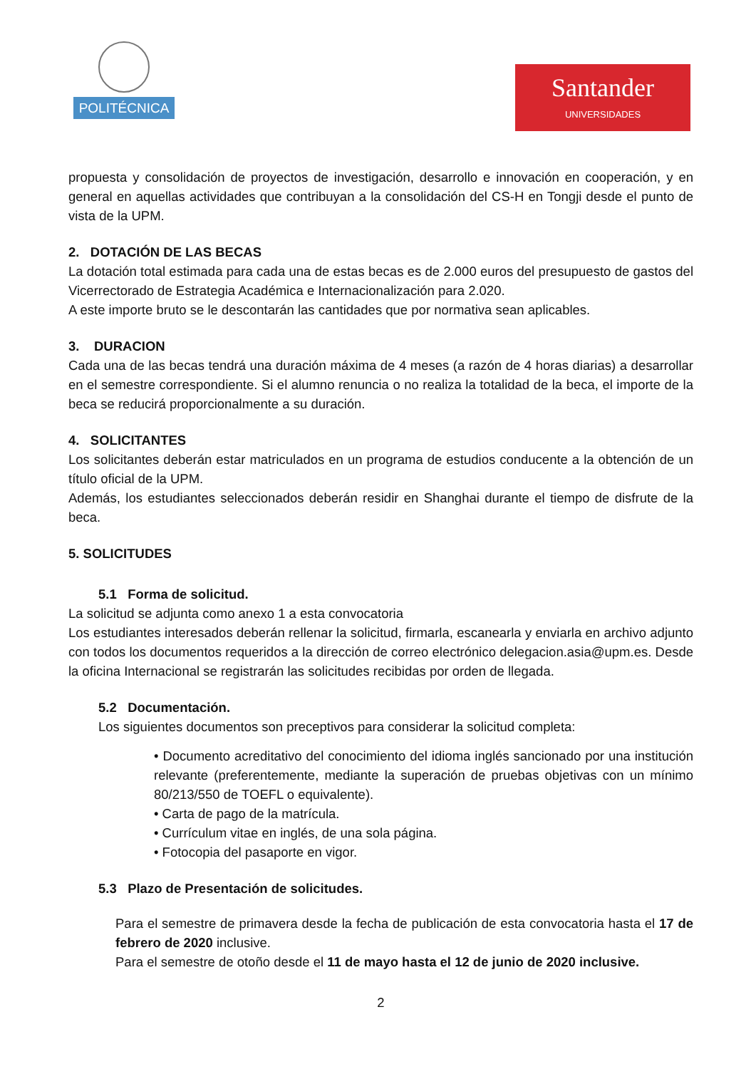POLITÉCNICA
Santander
UNIVERSIDADES
propuesta y consolidación de proyectos de investigación, desarrollo e innovación en cooperación, y en general en aquellas actividades que contribuyan a la consolidación del CS-H en Tongji desde el punto de vista de la UPM.
2. DOTACIÓN DE LAS BECAS
La dotación total estimada para cada una de estas becas es de 2.000 euros del presupuesto de gastos del Vicerrectorado de Estrategia Académica e Internacionalización para 2.020.
A este importe bruto se le descontarán las cantidades que por normativa sean aplicables.
3. DURACION
Cada una de las becas tendrá una duración máxima de 4 meses (a razón de 4 horas diarias) a desarrollar en el semestre correspondiente. Si el alumno renuncia o no realiza la totalidad de la beca, el importe de la beca se reducirá proporcionalmente a su duración.
4. SOLICITANTES
Los solicitantes deberán estar matriculados en un programa de estudios conducente a la obtención de un título oficial de la UPM.
Además, los estudiantes seleccionados deberán residir en Shanghai durante el tiempo de disfrute de la beca.
5. SOLICITUDES
5.1 Forma de solicitud.
La solicitud se adjunta como anexo 1 a esta convocatoria
Los estudiantes interesados deberán rellenar la solicitud, firmarla, escanearla y enviarla en archivo adjunto con todos los documentos requeridos a la dirección de correo electrónico delegacion.asia@upm.es. Desde la oficina Internacional se registrarán las solicitudes recibidas por orden de llegada.
5.2 Documentación.
Los siguientes documentos son preceptivos para considerar la solicitud completa:
• Documento acreditativo del conocimiento del idioma inglés sancionado por una institución relevante (preferentemente, mediante la superación de pruebas objetivas con un mínimo 80/213/550 de TOEFL o equivalente).
• Carta de pago de la matrícula.
• Currículum vitae en inglés, de una sola página.
• Fotocopia del pasaporte en vigor.
5.3 Plazo de Presentación de solicitudes.
Para el semestre de primavera desde la fecha de publicación de esta convocatoria hasta el 17 de febrero de 2020 inclusive.
Para el semestre de otoño desde el 11 de mayo hasta el 12 de junio de 2020 inclusive.
2